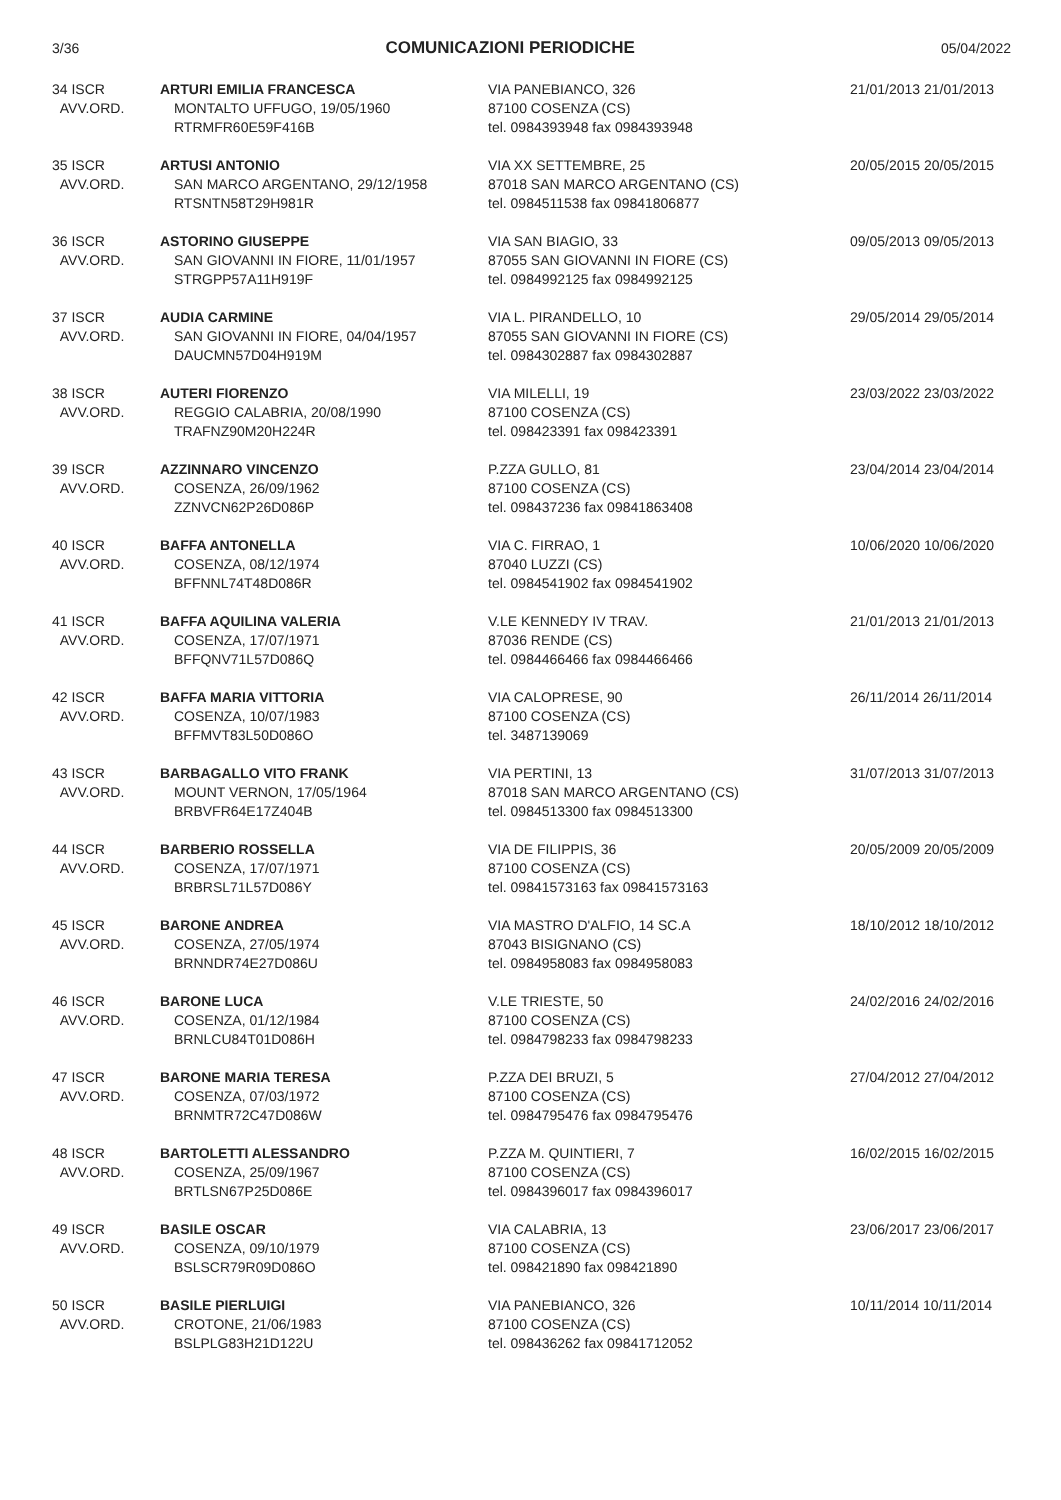3/36
COMUNICAZIONI PERIODICHE
05/04/2022
| 34 ISCR AVV.ORD. | ARTURI EMILIA FRANCESCA MONTALTO UFFUGO, 19/05/1960 RTRMFR60E59F416B | VIA PANEBIANCO, 326 87100 COSENZA (CS) tel. 0984393948 fax 0984393948 | 21/01/2013 21/01/2013 |
| 35 ISCR AVV.ORD. | ARTUSI ANTONIO SAN MARCO ARGENTANO, 29/12/1958 RTSNTN58T29H981R | VIA XX SETTEMBRE, 25 87018 SAN MARCO ARGENTANO (CS) tel. 0984511538 fax 09841806877 | 20/05/2015 20/05/2015 |
| 36 ISCR AVV.ORD. | ASTORINO GIUSEPPE SAN GIOVANNI IN FIORE, 11/01/1957 STRGPP57A11H919F | VIA SAN BIAGIO, 33 87055 SAN GIOVANNI IN FIORE (CS) tel. 0984992125 fax 0984992125 | 09/05/2013 09/05/2013 |
| 37 ISCR AVV.ORD. | AUDIA CARMINE SAN GIOVANNI IN FIORE, 04/04/1957 DAUCMN57D04H919M | VIA L. PIRANDELLO, 10 87055 SAN GIOVANNI IN FIORE (CS) tel. 0984302887 fax 0984302887 | 29/05/2014 29/05/2014 |
| 38 ISCR AVV.ORD. | AUTERI FIORENZO REGGIO CALABRIA, 20/08/1990 TRAFNZ90M20H224R | VIA MILELLI, 19 87100 COSENZA (CS) tel. 098423391 fax 098423391 | 23/03/2022 23/03/2022 |
| 39 ISCR AVV.ORD. | AZZINNARO VINCENZO COSENZA, 26/09/1962 ZZNVCN62P26D086P | P.ZZA GULLO, 81 87100 COSENZA (CS) tel. 098437236 fax 09841863408 | 23/04/2014 23/04/2014 |
| 40 ISCR AVV.ORD. | BAFFA ANTONELLA COSENZA, 08/12/1974 BFFNNL74T48D086R | VIA C. FIRRAO, 1 87040 LUZZI (CS) tel. 0984541902 fax 0984541902 | 10/06/2020 10/06/2020 |
| 41 ISCR AVV.ORD. | BAFFA AQUILINA VALERIA COSENZA, 17/07/1971 BFFQNV71L57D086Q | V.LE KENNEDY IV TRAV. 87036 RENDE (CS) tel. 0984466466 fax 0984466466 | 21/01/2013 21/01/2013 |
| 42 ISCR AVV.ORD. | BAFFA MARIA VITTORIA COSENZA, 10/07/1983 BFFMVT83L50D086O | VIA CALOPRESE, 90 87100 COSENZA (CS) tel. 3487139069 | 26/11/2014 26/11/2014 |
| 43 ISCR AVV.ORD. | BARBAGALLO VITO FRANK MOUNT VERNON, 17/05/1964 BRBVFR64E17Z404B | VIA PERTINI, 13 87018 SAN MARCO ARGENTANO (CS) tel. 0984513300 fax 0984513300 | 31/07/2013 31/07/2013 |
| 44 ISCR AVV.ORD. | BARBERIO ROSSELLA COSENZA, 17/07/1971 BRBRSL71L57D086Y | VIA DE FILIPPIS, 36 87100 COSENZA (CS) tel. 09841573163 fax 09841573163 | 20/05/2009 20/05/2009 |
| 45 ISCR AVV.ORD. | BARONE ANDREA COSENZA, 27/05/1974 BRNNDR74E27D086U | VIA MASTRO D'ALFIO, 14 SC.A 87043 BISIGNANO (CS) tel. 0984958083 fax 0984958083 | 18/10/2012 18/10/2012 |
| 46 ISCR AVV.ORD. | BARONE LUCA COSENZA, 01/12/1984 BRNLCU84T01D086H | V.LE TRIESTE, 50 87100 COSENZA (CS) tel. 0984798233 fax 0984798233 | 24/02/2016 24/02/2016 |
| 47 ISCR AVV.ORD. | BARONE MARIA TERESA COSENZA, 07/03/1972 BRNMTR72C47D086W | P.ZZA DEI BRUZI, 5 87100 COSENZA (CS) tel. 0984795476 fax 0984795476 | 27/04/2012 27/04/2012 |
| 48 ISCR AVV.ORD. | BARTOLETTI ALESSANDRO COSENZA, 25/09/1967 BRTLSN67P25D086E | P.ZZA M. QUINTIERI, 7 87100 COSENZA (CS) tel. 0984396017 fax 0984396017 | 16/02/2015 16/02/2015 |
| 49 ISCR AVV.ORD. | BASILE OSCAR COSENZA, 09/10/1979 BSLSCR79R09D086O | VIA CALABRIA, 13 87100 COSENZA (CS) tel. 098421890 fax 098421890 | 23/06/2017 23/06/2017 |
| 50 ISCR AVV.ORD. | BASILE PIERLUIGI CROTONE, 21/06/1983 BSLPLG83H21D122U | VIA PANEBIANCO, 326 87100 COSENZA (CS) tel. 098436262 fax 09841712052 | 10/11/2014 10/11/2014 |